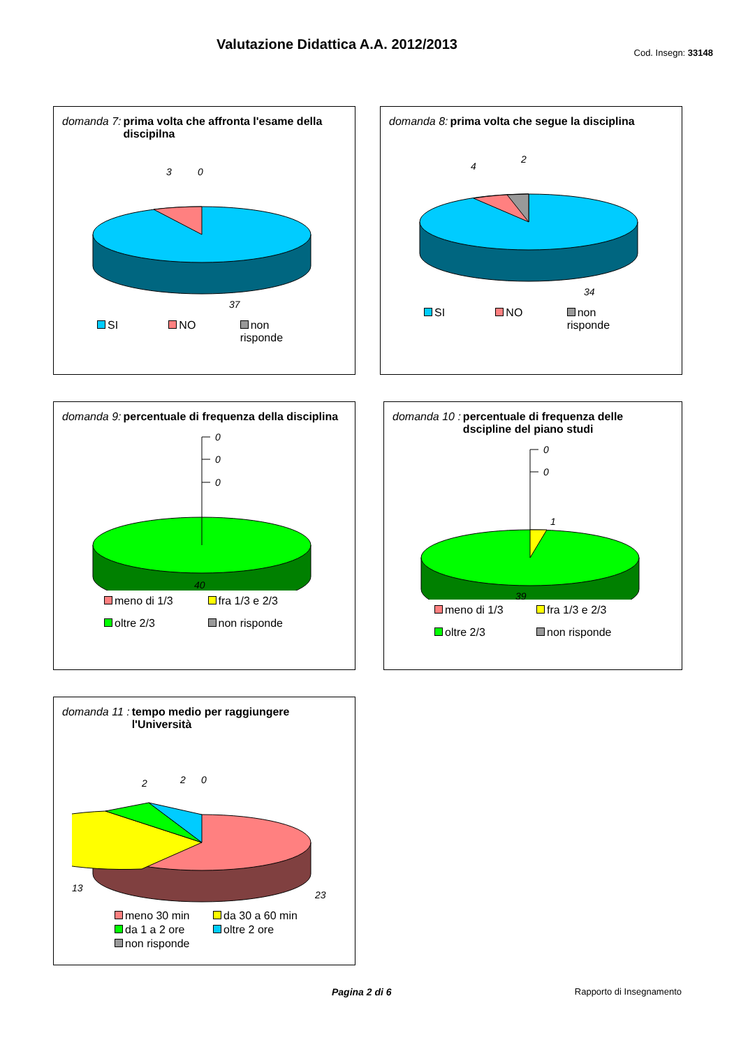Valutazione Didattica A.A. 2012/2013
Cod. Insegn: 33148
domanda 7: prima volta che affronta l'esame della discipilna
3
0
37
SI NO non risponde
domanda 8: prima volta che segue la disciplina
4
2
34
SI NO non risponde
domanda 9: percentuale di frequenza della disciplina
0
0
0
40
meno di 1/3 fra 1/3 e 2/3 oltre 2/3 non risponde
domanda 10 : percentuale di frequenza delle dscipline del piano studi
0
0
1
39
meno di 1/3 fra 1/3 e 2/3 oltre 2/3 non risponde
domanda 11 : tempo medio per raggiungere l'Università
2
2
0
13
23
meno 30 min da 30 a 60 min da 1 a 2 ore oltre 2 ore non risponde
Pagina 2 di 6 Rapporto di Insegnamento